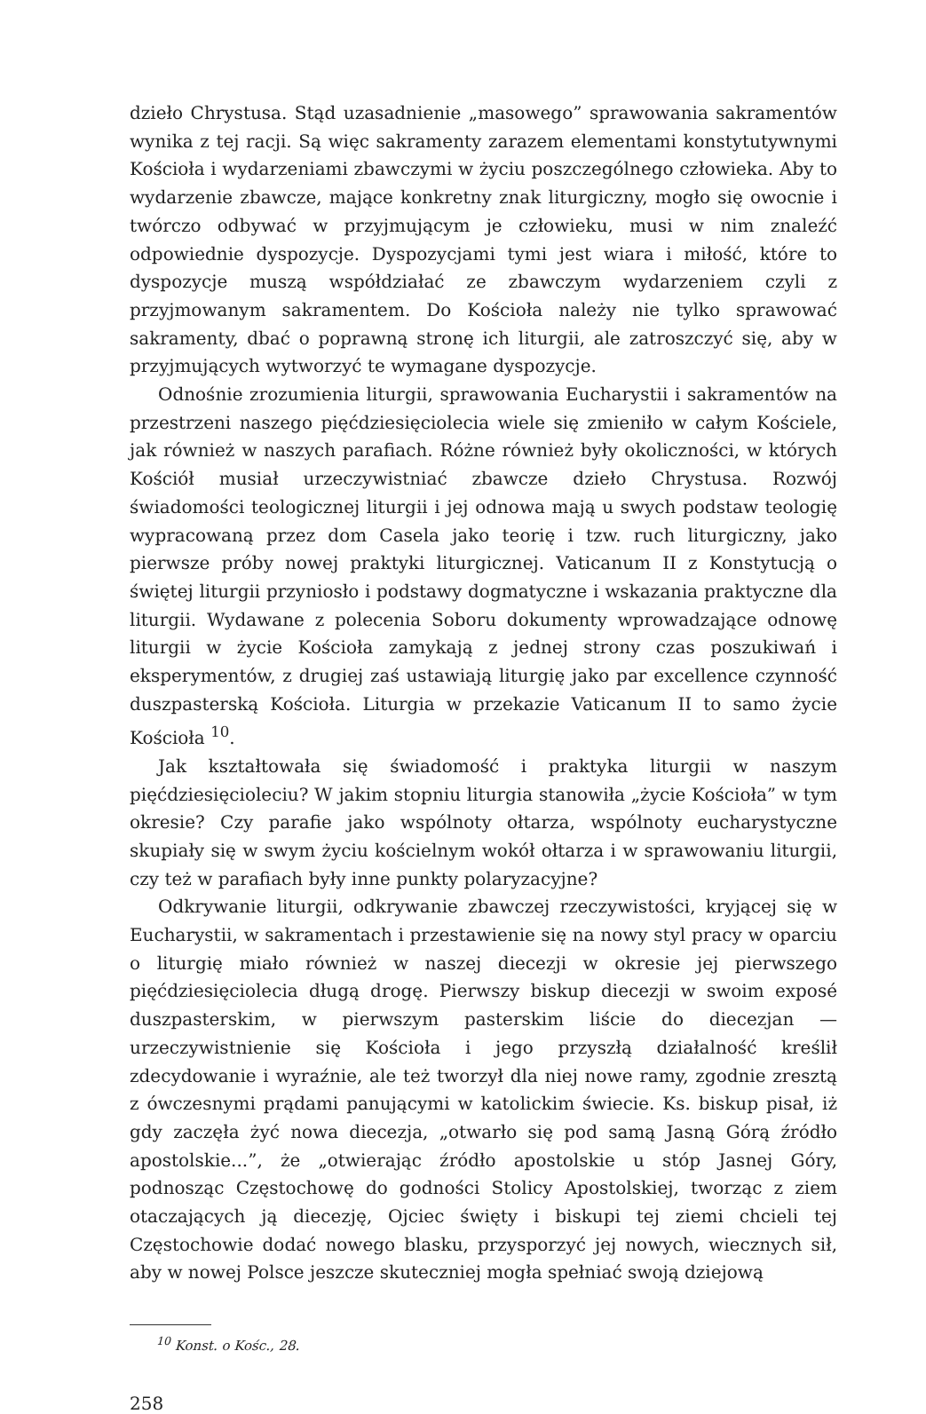dzieło Chrystusa. Stąd uzasadnienie „masowego” sprawowania sakramentów wynika z tej racji. Są więc sakramenty zarazem elementami konstytutywnymi Kościoła i wydarzeniami zbawczymi w życiu poszczególnego człowieka. Aby to wydarzenie zbawcze, mające konkretny znak liturgiczny, mogło się owocnie i twórczo odbywać w przyjmującym je człowieku, musi w nim znaleźć odpowiednie dyspozycje. Dyspozycjami tymi jest wiara i miłość, które to dyspozycje muszą współdziałać ze zbawczym wydarzeniem czyli z przyjmowanym sakramentem. Do Kościoła należy nie tylko sprawować sakramenty, dbać o poprawną stronę ich liturgii, ale zatroszczyć się, aby w przyjmujących wytworzyć te wymagane dyspozycje.
Odnośnie zrozumienia liturgii, sprawowania Eucharystii i sakramentów na przestrzeni naszego pięćdziesięciolecia wiele się zmieniło w całym Kościele, jak również w naszych parafiach. Różne również były okoliczności, w których Kościół musiał urzeczywistniać zbawcze dzieło Chrystusa. Rozwój świadomości teologicznej liturgii i jej odnowa mają u swych podstaw teologię wypracowaną przez dom Casela jako teorię i tzw. ruch liturgiczny, jako pierwsze próby nowej praktyki liturgicznej. Vaticanum II z Konstytucją o świętej liturgii przyniosło i podstawy dogmatyczne i wskazania praktyczne dla liturgii. Wydawane z polecenia Soboru dokumenty wprowadzające odnowę liturgii w życie Kościoła zamykają z jednej strony czas poszukiwań i eksperymentów, z drugiej zaś ustawiają liturgię jako par excellence czynność duszpasterską Kościoła. Liturgia w przekazie Vaticanum II to samo życie Kościoła <sup>10</sup>.
Jak kształtowała się świadomość i praktyka liturgii w naszym pięćdziesięcioleciu? W jakim stopniu liturgia stanowiła „życie Kościoła” w tym okresie? Czy parafie jako wspólnoty ołtarza, wspólnoty eucharystyczne skupiały się w swym życiu kościelnym wokół ołtarza i w sprawowaniu liturgii, czy też w parafiach były inne punkty polaryzacyjne?
Odkrywanie liturgii, odkrywanie zbawczej rzeczywistości, kryjącej się w Eucharystii, w sakramentach i przestawienie się na nowy styl pracy w oparciu o liturgię miało również w naszej diecezji w okresie jej pierwszego pięćdziesięciolecia długą drogę. Pierwszy biskup diecezji w swoim exposé duszpasterskim, w pierwszym pasterskim liście do diecezjan — urzeczywistnienie się Kościoła i jego przyszłą działalność kreślił zdecydowanie i wyraźnie, ale też tworzył dla niej nowe ramy, zgodnie zresztą z ówczesnymi prądami panującymi w katolickim świecie. Ks. biskup pisał, iż gdy zaczęła żyć nowa diecezja, „otwarło się pod samą Jasną Górą źródło apostolskie...”, że „otwierając źródło apostolskie u stóp Jasnej Góry, podnosząc Częstochowę do godności Stolicy Apostolskiej, tworząc z ziem otaczających ją diecezję, Ojciec święty i biskupi tej ziemi chcieli tej Częstochowie dodać nowego blasku, przysporzyć jej nowych, wiecznych sił, aby w nowej Polsce jeszcze skuteczniej mogła spełniać swoją dziejową
<sup>10</sup> Konst. o Kośc., 28.
258